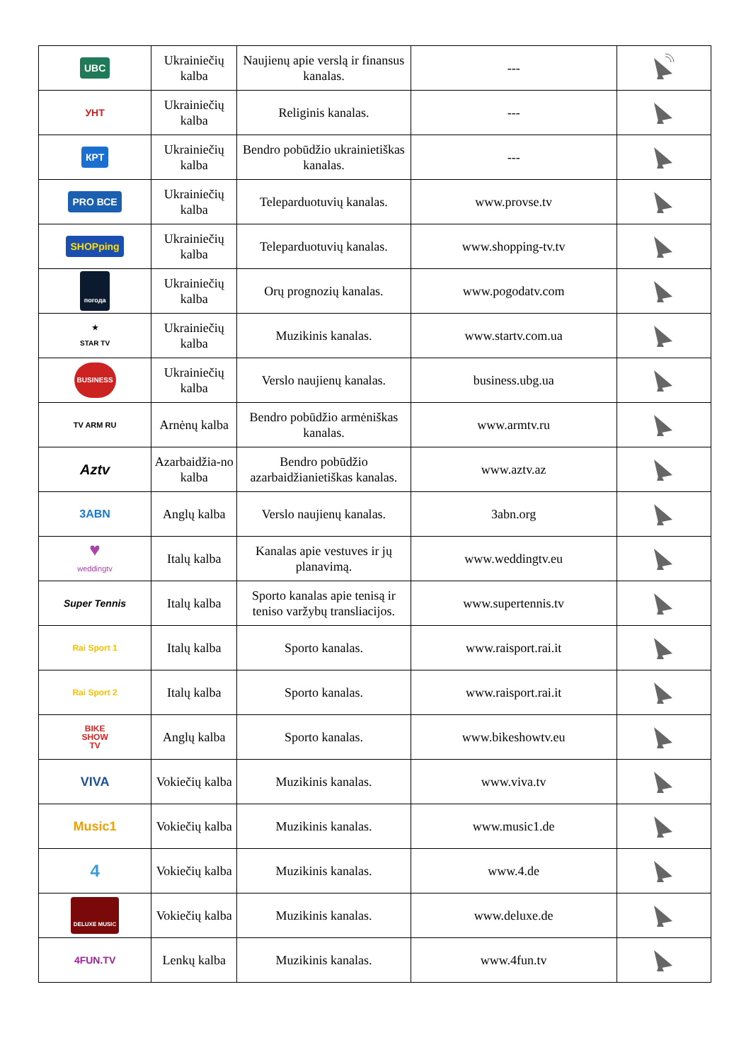| UBC | Ukrainiečių kalba | Naujienų apie verslą ir finansus kanalas. | --- | |
| УНТ | Ukrainiečių kalba | Religinis kanalas. | --- | |
| КРТ | Ukrainiečių kalba | Bendro pobūdžio ukrainietiškas kanalas. | --- | |
| PRO ВСЕ | Ukrainiečių kalba | Teleparduotuvių kanalas. | www.provse.tv | |
| SHOPping | Ukrainiečių kalba | Teleparduotuvių kanalas. | www.shopping-tv.tv | |
| погода | Ukrainiečių kalba | Orų prognozių kanalas. | www.pogodatv.com | |
| ★ STAR TV | Ukrainiečių kalba | Muzikinis kanalas. | www.startv.com.ua | |
| BUSINESS | Ukrainiečių kalba | Verslo naujienų kanalas. | business.ubg.ua | |
| TV ARM RU | Arnėnų kalba | Bendro pobūdžio armėniškas kanalas. | www.armtv.ru | |
| Aztv | Azarbaidžia-no kalba | Bendro pobūdžio azarbaidžianietiškas kanalas. | www.aztv.az | |
| 3ABN | Anglų kalba | Verslo naujienų kanalas. | 3abn.org | |
| ♥ weddingtv | Italų kalba | Kanalas apie vestuves ir jų planavimą. | www.weddingtv.eu | |
| Super Tennis | Italų kalba | Sporto kanalas apie tenisą ir teniso varžybų transliacijos. | www.supertennis.tv | |
| Rai Sport 1 | Italų kalba | Sporto kanalas. | www.raisport.rai.it | |
| Rai Sport 2 | Italų kalba | Sporto kanalas. | www.raisport.rai.it | |
| BIKE SHOW TV | Anglų kalba | Sporto kanalas. | www.bikeshowtv.eu | |
| VIVA | Vokiečių kalba | Muzikinis kanalas. | www.viva.tv | |
| Music1 | Vokiečių kalba | Muzikinis kanalas. | www.music1.de | |
| 4 | Vokiečių kalba | Muzikinis kanalas. | www.4.de | |
| DELUXE MUSIC | Vokiečių kalba | Muzikinis kanalas. | www.deluxe.de | |
| 4FUN.TV | Lenkų kalba | Muzikinis kanalas. | www.4fun.tv | |